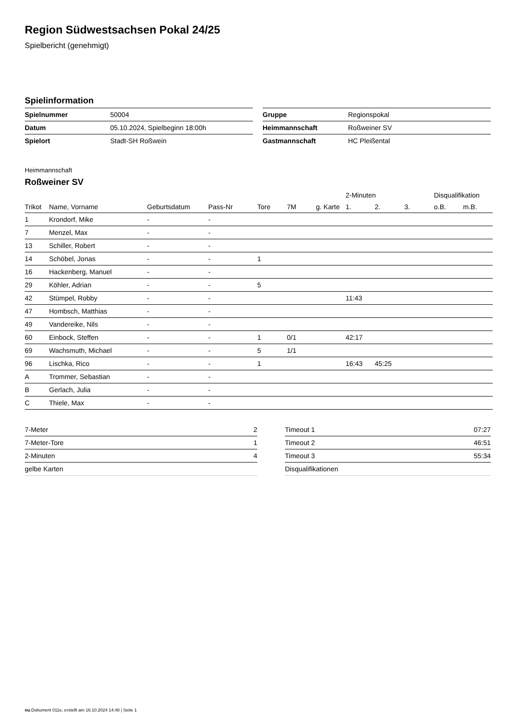Region Südwestsachsen Pokal 24/25
Spielbericht (genehmigt)
Spielinformation
| Spielnummer | 50004 |
| Datum | 05.10.2024, Spielbeginn 18:00h |
| Spielort | Stadt-SH Roßwein |
| Gruppe | Regionspokal |
| Heimmannschaft | Roßweiner SV |
| Gastmannschaft | HC Pleißental |
Heimmannschaft
Roßweiner SV
| | | | | | | | 2-Minuten | | | Disqualifikation | |
| --- | --- | --- | --- | --- | --- | --- | --- | --- | --- | --- | --- |
| Trikot | Name, Vorname | Geburtsdatum | Pass-Nr | Tore | 7M | g. Karte | 1. | 2. | 3. | o.B. | m.B. |
| 1 | Krondorf, Mike | - | - | | | | | | | | |
| 7 | Menzel, Max | - | - | | | | | | | | |
| 13 | Schiller, Robert | - | - | | | | | | | | |
| 14 | Schöbel, Jonas | - | - | 1 | | | | | | | |
| 16 | Hackenberg, Manuel | - | - | | | | | | | | |
| 29 | Köhler, Adrian | - | - | 5 | | | | | | | |
| 42 | Stümpel, Robby | - | - | | | | 11:43 | | | | |
| 47 | Hombsch, Matthias | - | - | | | | | | | | |
| 49 | Vandereike, Nils | - | - | | | | | | | | |
| 60 | Einbock, Steffen | - | - | 1 | 0/1 | | 42:17 | | | | |
| 69 | Wachsmuth, Michael | - | - | 5 | 1/1 | | | | | | |
| 96 | Lischka, Rico | - | - | 1 | | | 16:43 | 45:25 | | | |
| A | Trommer, Sebastian | - | - | | | | | | | | |
| B | Gerlach, Julia | - | - | | | | | | | | |
| C | Thiele, Max | - | - | | | | | | | | |
| 7-Meter | 2 |
| 7-Meter-Tore | 1 |
| 2-Minuten | 4 |
| gelbe Karten | |
| Timeout 1 | 07:27 |
| Timeout 2 | 46:51 |
| Timeout 3 | 55:34 |
| Disqualifikationen | |
nu.Dokument 011e, erstellt am 16.10.2024 14:48 | Seite 1